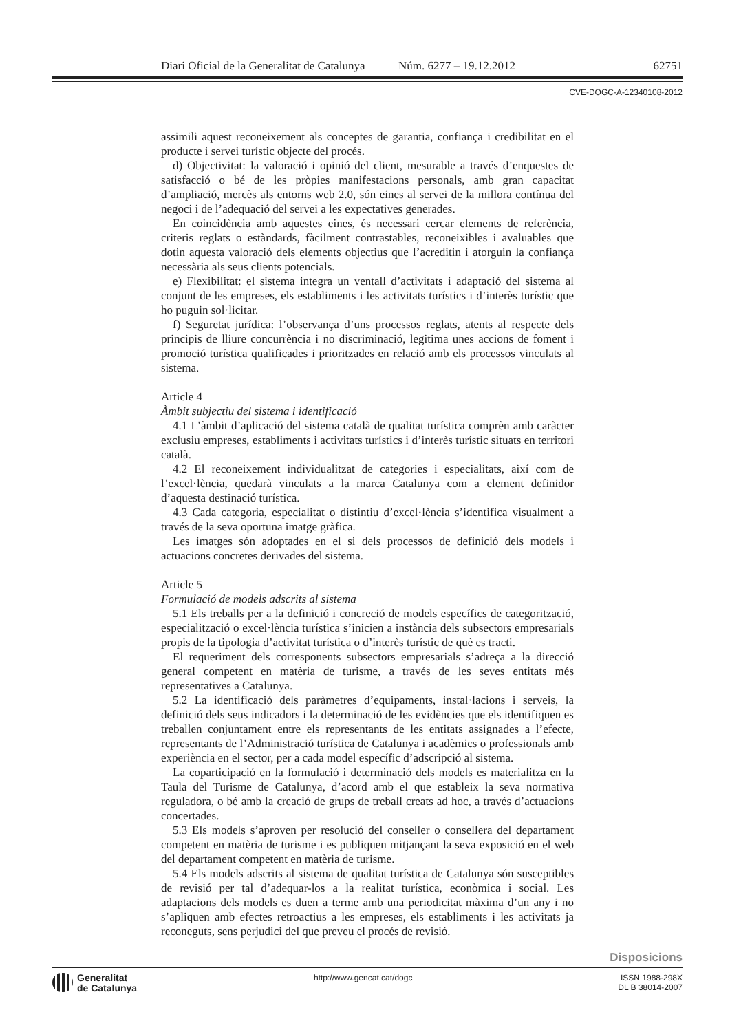Diari Oficial de la Generalitat de Catalunya Núm. 6277 – 19.12.2012 62751
CVE-DOGC-A-12340108-2012
assimili aquest reconeixement als conceptes de garantia, confiança i credibilitat en el producte i servei turístic objecte del procés.
d) Objectivitat: la valoració i opinió del client, mesurable a través d’enquestes de satisfacció o bé de les pròpies manifestacions personals, amb gran capacitat d’ampliació, mercès als entorns web 2.0, són eines al servei de la millora contínua del negoci i de l’adequació del servei a les expectatives generades.
En coincidència amb aquestes eines, és necessari cercar elements de referència, criteris reglats o estàndards, fàcilment contrastables, reconeixibles i avaluables que dotin aquesta valoració dels elements objectius que l’acreditin i atorguin la confiança necessària als seus clients potencials.
e) Flexibilitat: el sistema integra un ventall d’activitats i adaptació del sistema al conjunt de les empreses, els establiments i les activitats turístics i d’interès turístic que ho puguin sol·licitar.
f) Seguretat jurídica: l’observança d’uns processos reglats, atents al respecte dels principis de lliure concurrència i no discriminació, legitima unes accions de foment i promoció turística qualificades i prioritzades en relació amb els processos vinculats al sistema.
Article 4
Àmbit subjectiu del sistema i identificació
4.1 L’àmbit d’aplicació del sistema català de qualitat turística comprèn amb caràcter exclusiu empreses, establiments i activitats turístics i d’interès turístic situats en territori català.
4.2 El reconeixement individualitzat de categories i especialitats, així com de l’excel·lència, quedarà vinculats a la marca Catalunya com a element definidor d’aquesta destinació turística.
4.3 Cada categoria, especialitat o distintiu d’excel·lència s’identifica visualment a través de la seva oportuna imatge gràfica.
Les imatges són adoptades en el si dels processos de definició dels models i actuacions concretes derivades del sistema.
Article 5
Formulació de models adscrits al sistema
5.1 Els treballs per a la definició i concreció de models específics de categorització, especialització o excel·lència turística s’inicien a instància dels subsectors empresarials propis de la tipologia d’activitat turística o d’interès turístic de què es tracti.
El requeriment dels corresponents subsectors empresarials s’adreça a la direcció general competent en matèria de turisme, a través de les seves entitats més representatives a Catalunya.
5.2 La identificació dels paràmetres d’equipaments, instal·lacions i serveis, la definició dels seus indicadors i la determinació de les evidències que els identifiquen es treballen conjuntament entre els representants de les entitats assignades a l’efecte, representants de l’Administració turística de Catalunya i acadèmics o professionals amb experiència en el sector, per a cada model específic d’adscripció al sistema.
La coparticipació en la formulació i determinació dels models es materialitza en la Taula del Turisme de Catalunya, d’acord amb el que estableix la seva normativa reguladora, o bé amb la creació de grups de treball creats ad hoc, a través d’actuacions concertades.
5.3 Els models s’aproven per resolució del conseller o consellera del departament competent en matèria de turisme i es publiquen mitjançant la seva exposició en el web del departament competent en matèria de turisme.
5.4 Els models adscrits al sistema de qualitat turística de Catalunya són susceptibles de revisió per tal d’adequar-los a la realitat turística, econòmica i social. Les adaptacions dels models es duen a terme amb una periodicitat màxima d’un any i no s’apliquen amb efectes retroactius a les empreses, els establiments i les activitats ja reconeguts, sens perjudici del que preveu el procés de revisió.
Disposicions
Generalitat
de Catalunya
http://www.gencat.cat/dogc ISSN 1988-298X
DL B 38014-2007